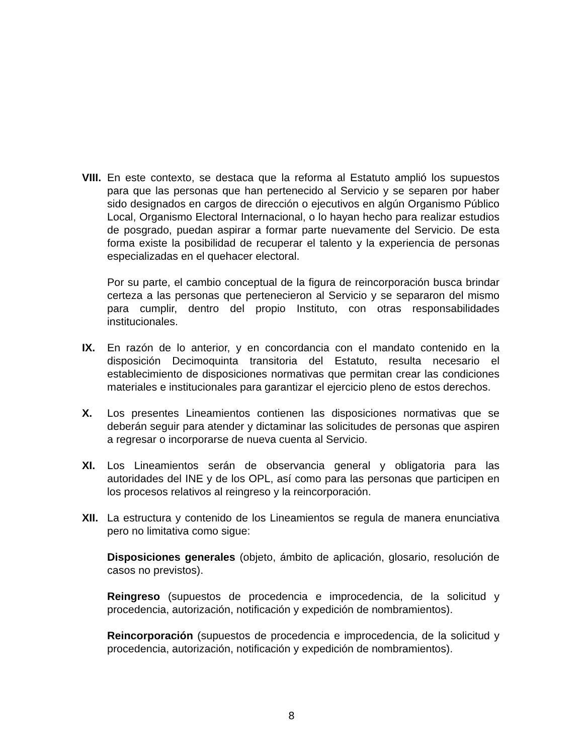VIII.
En este contexto, se destaca que la reforma al Estatuto amplió los supuestos para que las personas que han pertenecido al Servicio y se separen por haber sido designados en cargos de dirección o ejecutivos en algún Organismo Público Local, Organismo Electoral Internacional, o lo hayan hecho para realizar estudios de posgrado, puedan aspirar a formar parte nuevamente del Servicio. De esta forma existe la posibilidad de recuperar el talento y la experiencia de personas especializadas en el quehacer electoral.
Por su parte, el cambio conceptual de la figura de reincorporación busca brindar certeza a las personas que pertenecieron al Servicio y se separaron del mismo para cumplir, dentro del propio Instituto, con otras responsabilidades institucionales.
IX. En razón de lo anterior, y en concordancia con el mandato contenido en la disposición Decimoquinta transitoria del Estatuto, resulta necesario el establecimiento de disposiciones normativas que permitan crear las condiciones materiales e institucionales para garantizar el ejercicio pleno de estos derechos.
X. Los presentes Lineamientos contienen las disposiciones normativas que se deberán seguir para atender y dictaminar las solicitudes de personas que aspiren a regresar o incorporarse de nueva cuenta al Servicio.
XI. Los Lineamientos serán de observancia general y obligatoria para las autoridades del INE y de los OPL, así como para las personas que participen en los procesos relativos al reingreso y la reincorporación.
XII.
La estructura y contenido de los Lineamientos se regula de manera enunciativa pero no limitativa como sigue:
Disposiciones generales (objeto, ámbito de aplicación, glosario, resolución de casos no previstos).
Reingreso (supuestos de procedencia e improcedencia, de la solicitud y procedencia, autorización, notificación y expedición de nombramientos).
Reincorporación (supuestos de procedencia e improcedencia, de la solicitud y procedencia, autorización, notificación y expedición de nombramientos).
8